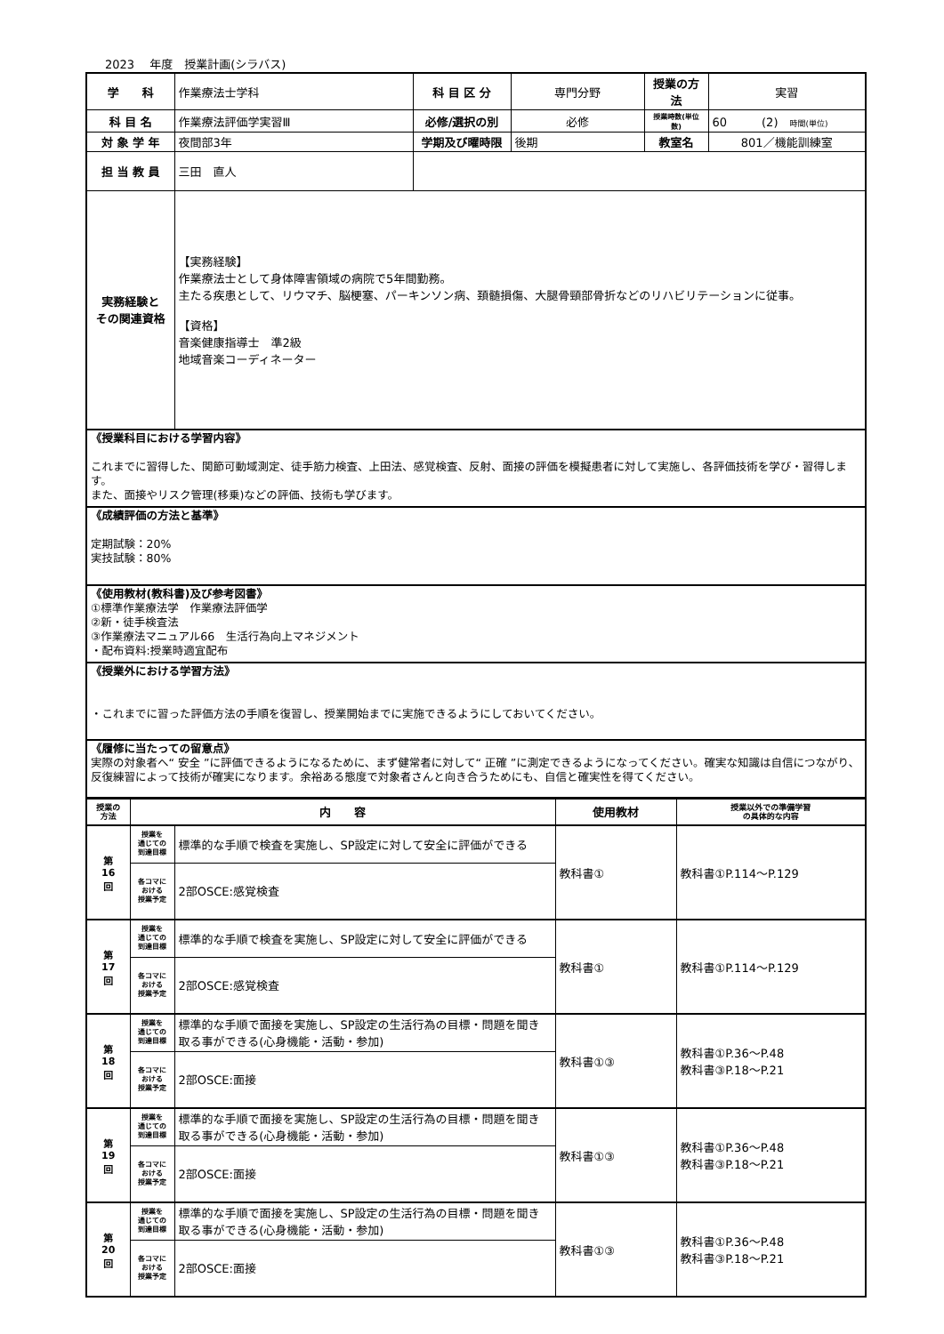2023　 年度　授業計画(シラバス)
| 学 科 | 作業療法士学科 | 科 目 区 分 | 専門分野 | 授業の方法 | 実習 |
| 科 目 名 | 作業療法評価学実習Ⅲ | 必修/選択の別 | 必修 | 授業時数(単位数) | 60 (2) 時間(単位) |
| 対 象 学 年 | 夜間部3年 | 学期及び曜時限 | 後期 | 教室名 | 801／機能訓練室 |
| 担 当 教 員 | 三田 直人 | | | | |
| 実務経験と その関連資格 | 【実務経験】 作業療法士として身体障害領域の病院で5年間勤務。 主たる疾患として、リウマチ、脳梗塞、パーキンソン病、頚髄損傷、大腿骨頸部骨折などのリハビリテーションに従事。 【資格】 音楽健康指導士 準2級 地域音楽コーディネーター | | | | |
| 《授業科目における学習内容》 これまでに習得した、関節可動域測定、徒手筋力検査、上田法、感覚検査、反射、面接の評価を模擬患者に対して実施し、各評価技術を学び・習得します。 また、面接やリスク管理(移乗)などの評価、技術も学びます。 | | | | | |
| 《成績評価の方法と基準》 定期試験：20% 実技試験：80% | | | | | |
| 《使用教材(教科書)及び参考図書》 ①標準作業療法学 作業療法評価学 ②新・徒手検査法 ③作業療法マニュアル66 生活行為向上マネジメント ・配布資料:授業時適宜配布 | | | | | |
| 《授業外における学習方法》 ・これまでに習った評価方法の手順を復習し、授業開始までに実施できるようにしておいてください。 | | | | | |
| 《履修に当たっての留意点》 実際の対象者へ“ 安全 ”に評価できるようになるために、まず健常者に対して“ 正確 ”に測定できるようになってください。確実な知識は自信につながり、反復練習によって技術が確実になります。余裕ある態度で対象者さんと向き合うためにも、自信と確実性を得てください。 | | | | | |
| 授業の 方法 | 内 容 | | 使用教材 | 授業以外での準備学習 の具体的な内容 |
| --- | --- | --- | --- | --- |
| 第 16 回 | 授業を 通じての 到達目標 | 標準的な手順で検査を実施し、SP設定に対して安全に評価ができる | 教科書① | 教科書①P.114～P.129 |
| | 各コマに おける 授業予定 | 2部OSCE:感覚検査 | | |
| 第 17 回 | 授業を 通じての 到達目標 | 標準的な手順で検査を実施し、SP設定に対して安全に評価ができる | 教科書① | 教科書①P.114～P.129 |
| | 各コマに おける 授業予定 | 2部OSCE:感覚検査 | | |
| 第 18 回 | 授業を 通じての 到達目標 | 標準的な手順で面接を実施し、SP設定の生活行為の目標・問題を聞き取る事ができる(心身機能・活動・参加) | 教科書①③ | 教科書①P.36～P.48 教科書③P.18～P.21 |
| | 各コマに おける 授業予定 | 2部OSCE:面接 | | |
| 第 19 回 | 授業を 通じての 到達目標 | 標準的な手順で面接を実施し、SP設定の生活行為の目標・問題を聞き取る事ができる(心身機能・活動・参加) | 教科書①③ | 教科書①P.36～P.48 教科書③P.18～P.21 |
| | 各コマに おける 授業予定 | 2部OSCE:面接 | | |
| 第 20 回 | 授業を 通じての 到達目標 | 標準的な手順で面接を実施し、SP設定の生活行為の目標・問題を聞き取る事ができる(心身機能・活動・参加) | 教科書①③ | 教科書①P.36～P.48 教科書③P.18～P.21 |
| | 各コマに おける 授業予定 | 2部OSCE:面接 | | |